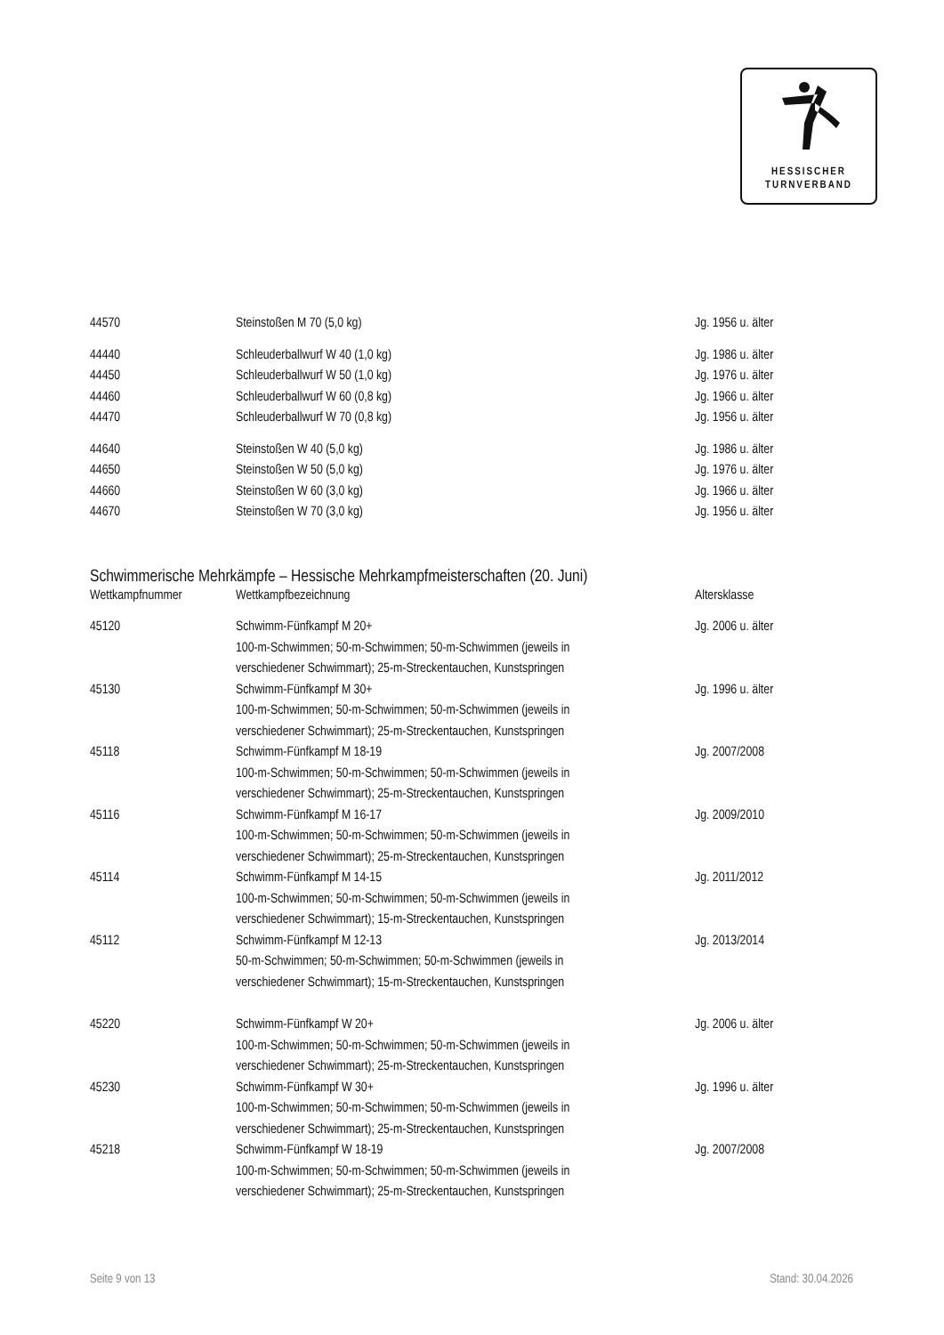HESSISCHER
TURNVERBAND
| 44570 | Steinstoßen M 70 (5,0 kg) | Jg. 1956 u. älter |
| 44440 | Schleuderballwurf W 40 (1,0 kg) | Jg. 1986 u. älter |
| 44450 | Schleuderballwurf W 50 (1,0 kg) | Jg. 1976 u. älter |
| 44460 | Schleuderballwurf W 60 (0,8 kg) | Jg. 1966 u. älter |
| 44470 | Schleuderballwurf W 70 (0,8 kg) | Jg. 1956 u. älter |
| 44640 | Steinstoßen W 40 (5,0 kg) | Jg. 1986 u. älter |
| 44650 | Steinstoßen W 50 (5,0 kg) | Jg. 1976 u. älter |
| 44660 | Steinstoßen W 60 (3,0 kg) | Jg. 1966 u. älter |
| 44670 | Steinstoßen W 70 (3,0 kg) | Jg. 1956 u. älter |
Schwimmerische Mehrkämpfe – Hessische Mehrkampfmeisterschaften (20. Juni)
| Wettkampfnummer | Wettkampfbezeichnung | Altersklasse |
| --- | --- | --- |
| 45120 | Schwimm-Fünfkampf M 20+ 100-m-Schwimmen; 50-m-Schwimmen; 50-m-Schwimmen (jeweils in verschiedener Schwimmart); 25-m-Streckentauchen, Kunstspringen | Jg. 2006 u. älter |
| 45130 | Schwimm-Fünfkampf M 30+ 100-m-Schwimmen; 50-m-Schwimmen; 50-m-Schwimmen (jeweils in verschiedener Schwimmart); 25-m-Streckentauchen, Kunstspringen | Jg. 1996 u. älter |
| 45118 | Schwimm-Fünfkampf M 18-19 100-m-Schwimmen; 50-m-Schwimmen; 50-m-Schwimmen (jeweils in verschiedener Schwimmart); 25-m-Streckentauchen, Kunstspringen | Jg. 2007/2008 |
| 45116 | Schwimm-Fünfkampf M 16-17 100-m-Schwimmen; 50-m-Schwimmen; 50-m-Schwimmen (jeweils in verschiedener Schwimmart); 25-m-Streckentauchen, Kunstspringen | Jg. 2009/2010 |
| 45114 | Schwimm-Fünfkampf M 14-15 100-m-Schwimmen; 50-m-Schwimmen; 50-m-Schwimmen (jeweils in verschiedener Schwimmart); 15-m-Streckentauchen, Kunstspringen | Jg. 2011/2012 |
| 45112 | Schwimm-Fünfkampf M 12-13 50-m-Schwimmen; 50-m-Schwimmen; 50-m-Schwimmen (jeweils in verschiedener Schwimmart); 15-m-Streckentauchen, Kunstspringen | Jg. 2013/2014 |
| 45220 | Schwimm-Fünfkampf W 20+ 100-m-Schwimmen; 50-m-Schwimmen; 50-m-Schwimmen (jeweils in verschiedener Schwimmart); 25-m-Streckentauchen, Kunstspringen | Jg. 2006 u. älter |
| 45230 | Schwimm-Fünfkampf W 30+ 100-m-Schwimmen; 50-m-Schwimmen; 50-m-Schwimmen (jeweils in verschiedener Schwimmart); 25-m-Streckentauchen, Kunstspringen | Jg. 1996 u. älter |
| 45218 | Schwimm-Fünfkampf W 18-19 100-m-Schwimmen; 50-m-Schwimmen; 50-m-Schwimmen (jeweils in verschiedener Schwimmart); 25-m-Streckentauchen, Kunstspringen | Jg. 2007/2008 |
Seite 9 von 13 Stand: 30.04.2026